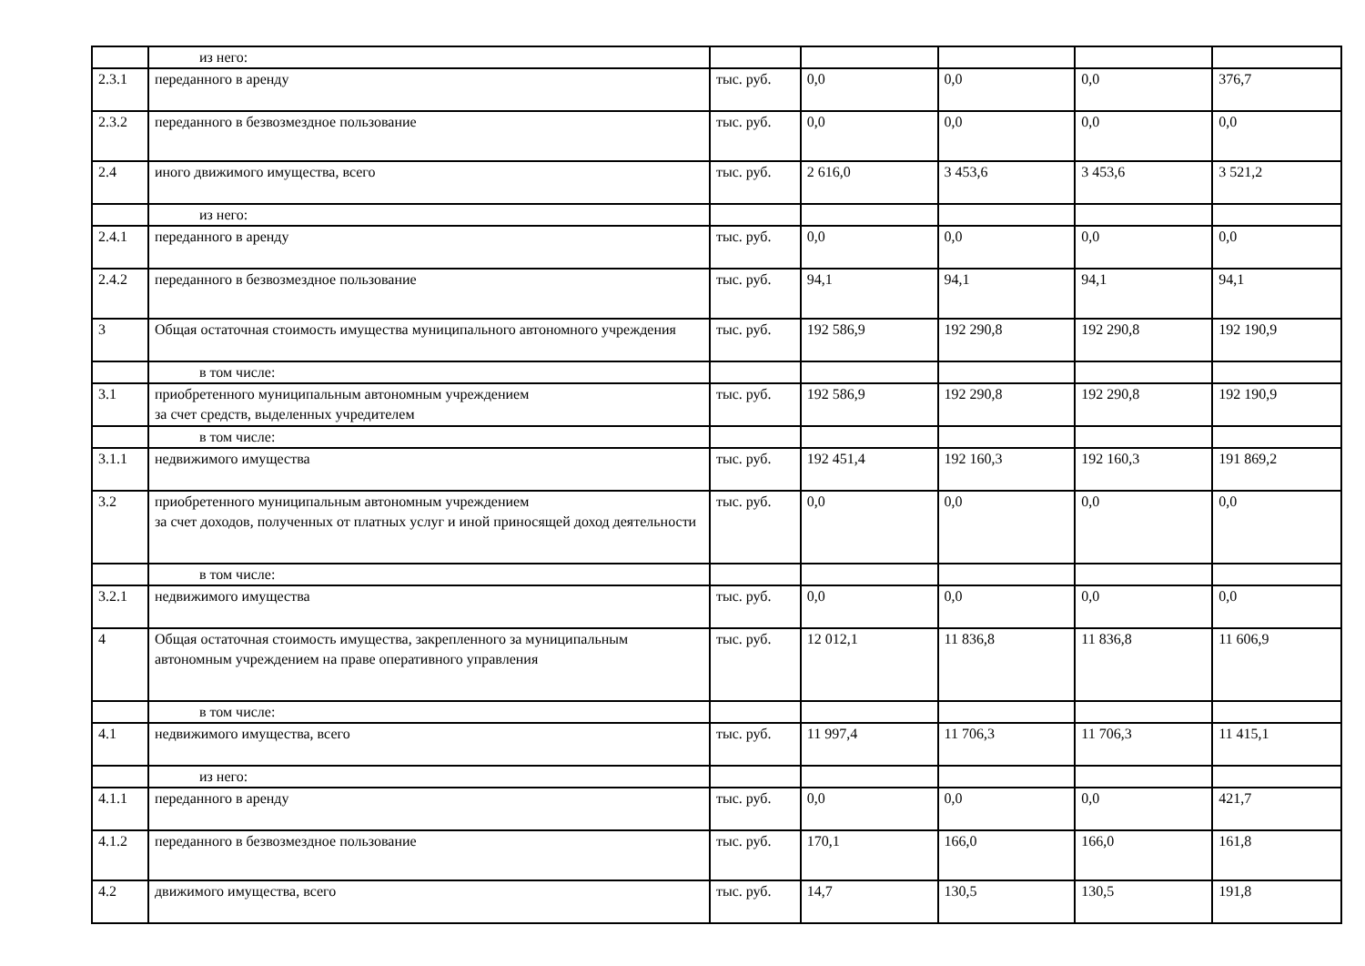| | из него: | | | | | |
| 2.3.1 | переданного в аренду | тыс. руб. | 0,0 | 0,0 | 0,0 | 376,7 |
| 2.3.2 | переданного в безвозмездное пользование | тыс. руб. | 0,0 | 0,0 | 0,0 | 0,0 |
| 2.4 | иного движимого имущества, всего | тыс. руб. | 2 616,0 | 3 453,6 | 3 453,6 | 3 521,2 |
| | из него: | | | | | |
| 2.4.1 | переданного в аренду | тыс. руб. | 0,0 | 0,0 | 0,0 | 0,0 |
| 2.4.2 | переданного в безвозмездное пользование | тыс. руб. | 94,1 | 94,1 | 94,1 | 94,1 |
| 3 | Общая остаточная стоимость имущества муниципального автономного учреждения | тыс. руб. | 192 586,9 | 192 290,8 | 192 290,8 | 192 190,9 |
| | в том числе: | | | | | |
| 3.1 | приобретенного муниципальным автономным учреждением за счет средств, выделенных учредителем | тыс. руб. | 192 586,9 | 192 290,8 | 192 290,8 | 192 190,9 |
| | в том числе: | | | | | |
| 3.1.1 | недвижимого имущества | тыс. руб. | 192 451,4 | 192 160,3 | 192 160,3 | 191 869,2 |
| 3.2 | приобретенного муниципальным автономным учреждением за счет доходов, полученных от платных услуг и иной приносящей доход деятельности | тыс. руб. | 0,0 | 0,0 | 0,0 | 0,0 |
| | в том числе: | | | | | |
| 3.2.1 | недвижимого имущества | тыс. руб. | 0,0 | 0,0 | 0,0 | 0,0 |
| 4 | Общая остаточная стоимость имущества, закрепленного за муниципальным автономным учреждением на праве оперативного управления | тыс. руб. | 12 012,1 | 11 836,8 | 11 836,8 | 11 606,9 |
| | в том числе: | | | | | |
| 4.1 | недвижимого имущества, всего | тыс. руб. | 11 997,4 | 11 706,3 | 11 706,3 | 11 415,1 |
| | из него: | | | | | |
| 4.1.1 | переданного в аренду | тыс. руб. | 0,0 | 0,0 | 0,0 | 421,7 |
| 4.1.2 | переданного в безвозмездное пользование | тыс. руб. | 170,1 | 166,0 | 166,0 | 161,8 |
| 4.2 | движимого имущества, всего | тыс. руб. | 14,7 | 130,5 | 130,5 | 191,8 |